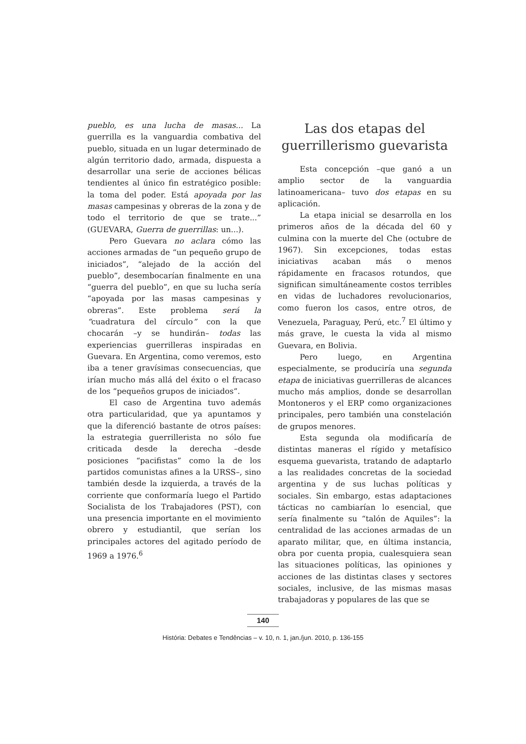pueblo, es una lucha de masas... La guerrilla es la vanguardia combativa del pueblo, situada en un lugar determinado de algún territorio dado, armada, dispuesta a desarrollar una serie de acciones bélicas tendientes al único fin estratégico posible: la toma del poder. Está apoyada por las masas campesinas y obreras de la zona y de todo el territorio de que se trate...” (GUEVARA, Guerra de guerrillas: un...).
Pero Guevara no aclara cómo las acciones armadas de “un pequeño grupo de iniciados”, “alejado de la acción del pueblo”, desembocarían finalmente en una “guerra del pueblo”, en que su lucha sería “apoyada por las masas campesinas y obreras”. Este problema será la “cuadratura del círculo” con la que chocarán –y se hundirán– todas las experiencias guerrilleras inspiradas en Guevara. En Argentina, como veremos, esto iba a tener gravísimas consecuencias, que irían mucho más allá del éxito o el fracaso de los “pequeños grupos de iniciados”.
El caso de Argentina tuvo además otra particularidad, que ya apuntamos y que la diferenció bastante de otros países: la estrategia guerrillerista no sólo fue criticada desde la derecha –desde posiciones “pacifistas” como la de los partidos comunistas afines a la URSS–, sino también desde la izquierda, a través de la corriente que conformaría luego el Partido Socialista de los Trabajadores (PST), con una presencia importante en el movimiento obrero y estudiantil, que serían los principales actores del agitado período de 1969 a 1976.<sup>6</sup>
Las dos etapas del guerrillerismo guevarista
Esta concepción –que ganó a un amplio sector de la vanguardia latinoamericana– tuvo dos etapas en su aplicación.
La etapa inicial se desarrolla en los primeros años de la década del 60 y culmina con la muerte del Che (octubre de 1967). Sin excepciones, todas estas iniciativas acaban más o menos rápidamente en fracasos rotundos, que significan simultáneamente costos terribles en vidas de luchadores revolucionarios, como fueron los casos, entre otros, de Venezuela, Paraguay, Perú, etc.<sup>7</sup> El último y más grave, le cuesta la vida al mismo Guevara, en Bolivia.
Pero luego, en Argentina especialmente, se produciría una segunda etapa de iniciativas guerrilleras de alcances mucho más amplios, donde se desarrollan Montoneros y el ERP como organizaciones principales, pero también una constelación de grupos menores.
Esta segunda ola modificaría de distintas maneras el rígido y metafísico esquema guevarista, tratando de adaptarlo a las realidades concretas de la sociedad argentina y de sus luchas políticas y sociales. Sin embargo, estas adaptaciones tácticas no cambiarían lo esencial, que sería finalmente su “talón de Aquiles”: la centralidad de las acciones armadas de un aparato militar, que, en última instancia, obra por cuenta propia, cualesquiera sean las situaciones políticas, las opiniones y acciones de las distintas clases y sectores sociales, inclusive, de las mismas masas trabajadoras y populares de las que se
140
História: Debates e Tendências – v. 10, n. 1, jan./jun. 2010, p. 136-155